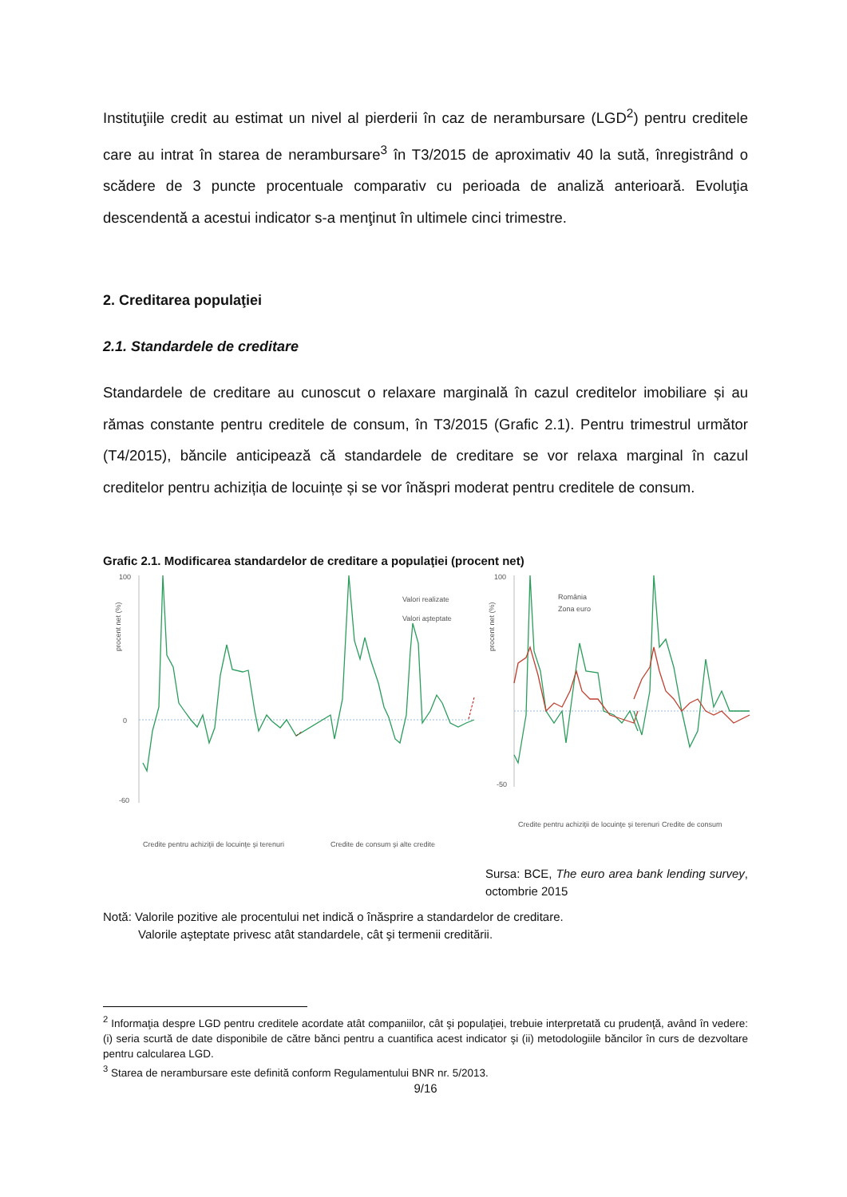Instituţiile credit au estimat un nivel al pierderii în caz de nerambursare (LGD<sup>2</sup>) pentru creditele care au intrat în starea de nerambursare<sup>3</sup> în T3/2015 de aproximativ 40 la sută, înregistrând o scădere de 3 puncte procentuale comparativ cu perioada de analiză anterioară. Evoluţia descendentă a acestui indicator s-a menţinut în ultimele cinci trimestre.
2. Creditarea populaţiei
2.1. Standardele de creditare
Standardele de creditare au cunoscut o relaxare marginală în cazul creditelor imobiliare și au rămas constante pentru creditele de consum, în T3/2015 (Grafic 2.1). Pentru trimestrul următor (T4/2015), băncile anticipează că standardele de creditare se vor relaxa marginal în cazul creditelor pentru achiziția de locuințe și se vor înăspri moderat pentru creditele de consum.
Grafic 2.1. Modificarea standardelor de creditare a populaţiei (procent net)
100
0
-60
procent net (%)
Valori realizate
Valori aşteptate
Credite pentru achiziţii de locuinţe şi terenuri
Credite de consum şi alte credite
100
-50
procent net (%)
România
Zona euro
Credite pentru achiziţii de locuinţe şi terenuri
Credite de consum
Sursa: BCE, The euro area bank lending survey, octombrie 2015
Notă: Valorile pozitive ale procentului net indică o înăsprire a standardelor de creditare.
Valorile aşteptate privesc atât standardele, cât şi termenii creditării.
<sup>2</sup> Informaţia despre LGD pentru creditele acordate atât companiilor, cât şi populaţiei, trebuie interpretată cu prudenţă, având în vedere: (i) seria scurtă de date disponibile de către bănci pentru a cuantifica acest indicator şi (ii) metodologiile băncilor în curs de dezvoltare pentru calcularea LGD.
<sup>3</sup> Starea de nerambursare este definită conform Regulamentului BNR nr. 5/2013.
9/16